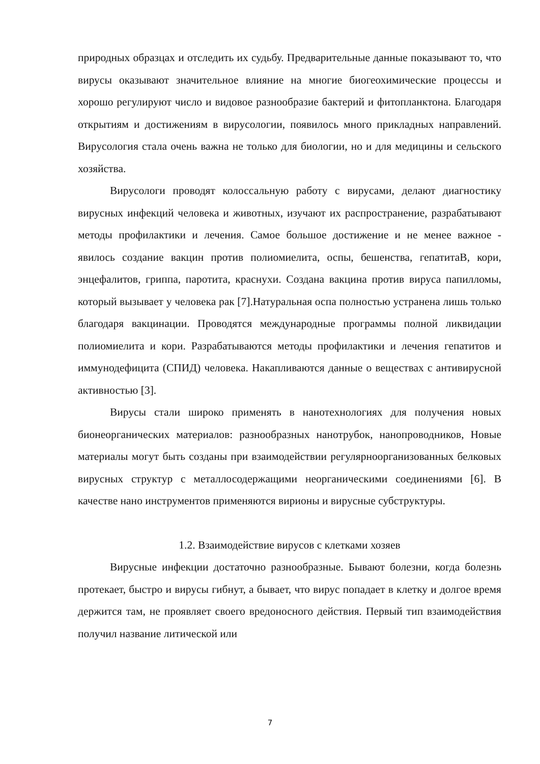природных образцах и отследить их судьбу. Предварительные данные показывают то, что вирусы оказывают значительное влияние на многие биогеохимические процессы и хорошо регулируют число и видовое разнообразие бактерий и фитопланктона. Благодаря открытиям и достижениям в вирусологии, появилось много прикладных направлений. Вирусология стала очень важна не только для биологии, но и для медицины и сельского хозяйства.
Вирусологи проводят колоссальную работу с вирусами, делают диагностику вирусных инфекций человека и животных, изучают их распространение, разрабатывают методы профилактики и лечения. Самое большое достижение и не менее важное - явилось создание вакцин против полиомиелита, оспы, бешенства, гепатитаВ, кори, энцефалитов, гриппа, паротита, краснухи. Создана вакцина против вируса папилломы, который вызывает у человека рак [7].Натуральная оспа полностью устранена лишь только благодаря вакцинации. Проводятся международные программы полной ликвидации полиомиелита и кори. Разрабатываются методы профилактики и лечения гепатитов и иммунодефицита (СПИД) человека. Накапливаются данные о веществах с антивирусной активностью [3].
Вирусы стали широко применять в нанотехнологиях для получения новых бионеорганических материалов: разнообразных нанотрубок, нанопроводников, Новые материалы могут быть созданы при взаимодействии регулярноорганизованных белковых вирусных структур с металлосодержащими неорганическими соединениями [6]. В качестве нано инструментов применяются вирионы и вирусные субструктуры.
1.2. Взаимодействие вирусов с клетками хозяев
Вирусные инфекции достаточно разнообразные. Бывают болезни, когда болезнь протекает, быстро и вирусы гибнут, а бывает, что вирус попадает в клетку и долгое время держится там, не проявляет своего вредоносного действия. Первый тип взаимодействия получил название литической или
7